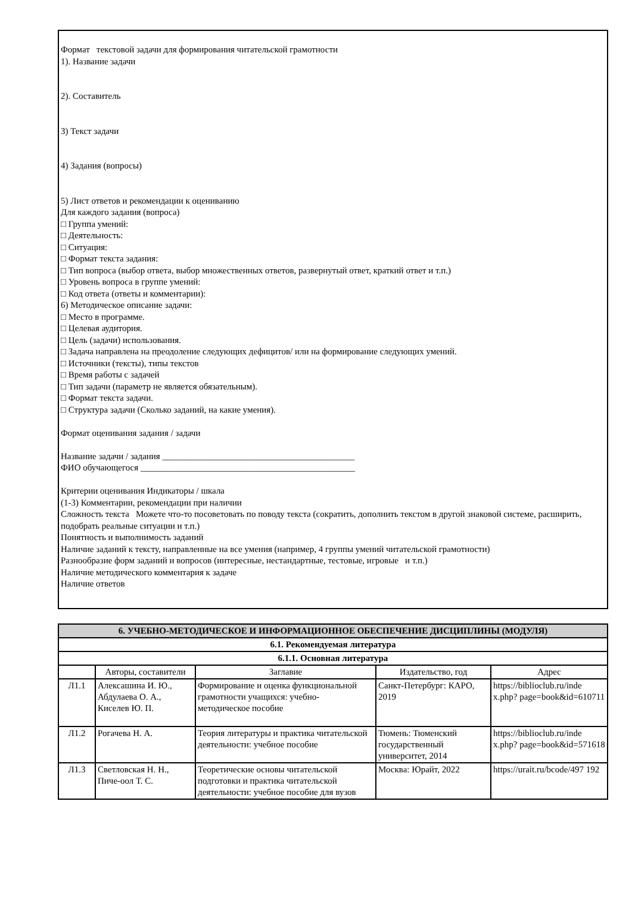Формат текстовой задачи для формирования читательской грамотности
1). Название задачи
2). Составитель
3) Текст задачи
4) Задания (вопросы)
5) Лист ответов и рекомендации к оцениванию
Для каждого задания (вопроса)
□ Группа умений:
□ Деятельность:
□ Ситуация:
□ Формат текста задания:
□ Тип вопроса (выбор ответа, выбор множественных ответов, развернутый ответ, краткий ответ и т.п.)
□ Уровень вопроса в группе умений:
□ Код ответа (ответы и комментарии):
6) Методическое описание задачи:
□ Место в программе.
□ Целевая аудитория.
□ Цель (задачи) использования.
□ Задача направлена на преодоление следующих дефицитов/ или на формирование следующих умений.
□ Источники (тексты), типы текстов
□ Время работы с задачей
□ Тип задачи (параметр не является обязательным).
□ Формат текста задачи.
□ Структура задачи (Сколько заданий, на какие умения).
Формат оценивания задания / задачи
Название задачи / задания ___________________________________________
ФИО обучающегося ________________________________________________
Критерии оценивания Индикаторы / шкала
(1-3) Комментарии, рекомендации при наличии
Сложность текста Можете что-то посоветовать по поводу текста (сократить, дополнить текстом в другой знаковой системе, расширить, подобрать реальные ситуации и т.п.)
Понятность и выполнимость заданий
Наличие заданий к тексту, направленные на все умения (например, 4 группы умений читательской грамотности)
Разнообразие форм заданий и вопросов (интересные, нестандартные, тестовые, игровые и т.п.)
Наличие методического комментария к задаче
Наличие ответов
| 6. УЧЕБНО-МЕТОДИЧЕСКОЕ И ИНФОРМАЦИОННОЕ ОБЕСПЕЧЕНИЕ ДИСЦИПЛИНЫ (МОДУЛЯ) | | | | |
| 6.1. Рекомендуемая литература | | | | |
| 6.1.1. Основная литература | | | | |
| | Авторы, составители | Заглавие | Издательство, год | Адрес |
| Л1.1 | Алексашина И. Ю., Абдулаева О. А., Киселев Ю. П. | Формирование и оценка функциональной грамотности учащихся: учебно- методическое пособие | Санкт-Петербург: КАРО, 2019 | https://biblioclub.ru/inde x.php? page=book&id=610711 |
| Л1.2 | Рогачева Н. А. | Теория литературы и практика читательской деятельности: учебное пособие | Тюмень: Тюменский государственный университет, 2014 | https://biblioclub.ru/inde x.php? page=book&id=571618 |
| Л1.3 | Светловская Н. Н., Пиче-оол Т. С. | Теоретические основы читательской подготовки и практика читательской деятельности: учебное пособие для вузов | Москва: Юрайт, 2022 | https://urait.ru/bcode/497 192 |